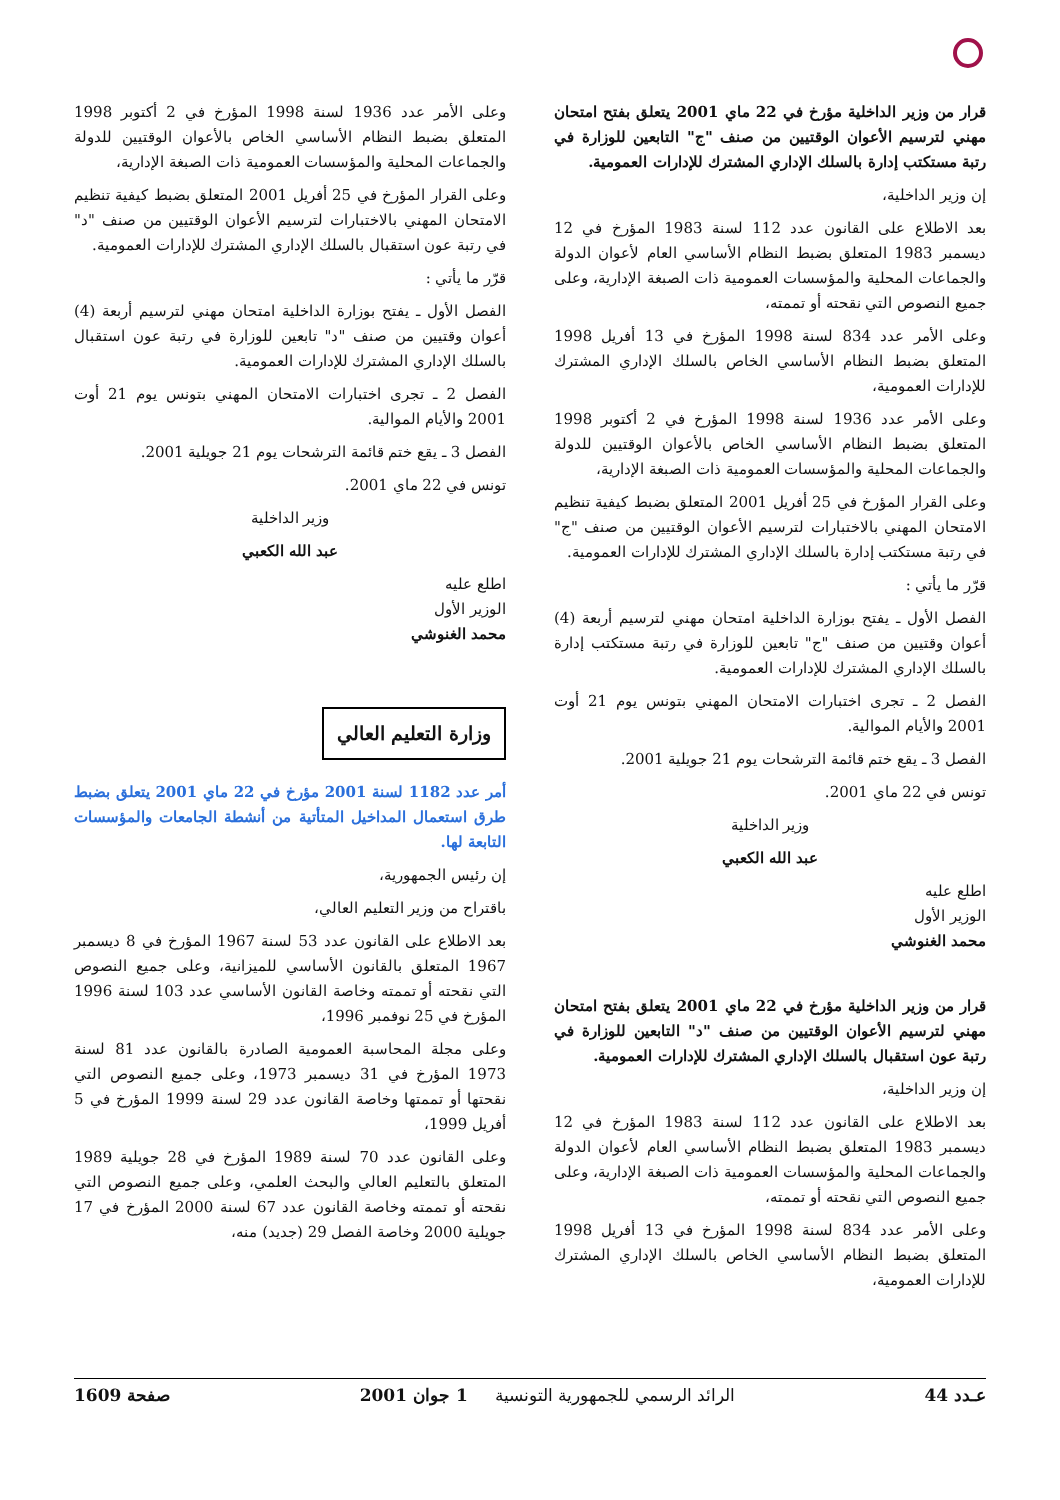قرار من وزير الداخلية مؤرخ في 22 ماي 2001 يتعلق بفتح امتحان مهني لترسيم الأعوان الوقتيين من صنف "ج" التابعين للوزارة في رتبة مستكتب إدارة بالسلك الإداري المشترك للإدارات العمومية.
إن وزير الداخلية،
بعد الاطلاع على القانون عدد 112 لسنة 1983 المؤرخ في 12 ديسمبر 1983 المتعلق بضبط النظام الأساسي العام لأعوان الدولة والجماعات المحلية والمؤسسات العمومية ذات الصبغة الإدارية، وعلى جميع النصوص التي نقحته أو تممته،
وعلى الأمر عدد 834 لسنة 1998 المؤرخ في 13 أفريل 1998 المتعلق بضبط النظام الأساسي الخاص بالسلك الإداري المشترك للإدارات العمومية،
وعلى الأمر عدد 1936 لسنة 1998 المؤرخ في 2 أكتوبر 1998 المتعلق بضبط النظام الأساسي الخاص بالأعوان الوقتيين للدولة والجماعات المحلية والمؤسسات العمومية ذات الصبغة الإدارية،
وعلى القرار المؤرخ في 25 أفريل 2001 المتعلق بضبط كيفية تنظيم الامتحان المهني بالاختبارات لترسيم الأعوان الوقتيين من صنف "ج" في رتبة مستكتب إدارة بالسلك الإداري المشترك للإدارات العمومية.
قرّر ما يأتي :
الفصل الأول ـ يفتح بوزارة الداخلية امتحان مهني لترسيم أربعة (4) أعوان وقتيين من صنف "ج" تابعين للوزارة في رتبة مستكتب إدارة بالسلك الإداري المشترك للإدارات العمومية.
الفصل 2 ـ تجرى اختبارات الامتحان المهني بتونس يوم 21 أوت 2001 والأيام الموالية.
الفصل 3 ـ يقع ختم قائمة الترشحات يوم 21 جويلية 2001.
تونس في 22 ماي 2001.
وزير الداخلية
عبد الله الكعبي
اطلع عليه
الوزير الأول
محمد الغنوشي
قرار من وزير الداخلية مؤرخ في 22 ماي 2001 يتعلق بفتح امتحان مهني لترسيم الأعوان الوقتيين من صنف "د" التابعين للوزارة في رتبة عون استقبال بالسلك الإداري المشترك للإدارات العمومية.
إن وزير الداخلية،
بعد الاطلاع على القانون عدد 112 لسنة 1983 المؤرخ في 12 ديسمبر 1983 المتعلق بضبط النظام الأساسي العام لأعوان الدولة والجماعات المحلية والمؤسسات العمومية ذات الصبغة الإدارية، وعلى جميع النصوص التي نقحته أو تممته،
وعلى الأمر عدد 834 لسنة 1998 المؤرخ في 13 أفريل 1998 المتعلق بضبط النظام الأساسي الخاص بالسلك الإداري المشترك للإدارات العمومية،
وعلى الأمر عدد 1936 لسنة 1998 المؤرخ في 2 أكتوبر 1998 المتعلق بضبط النظام الأساسي الخاص بالأعوان الوقتيين للدولة والجماعات المحلية والمؤسسات العمومية ذات الصبغة الإدارية،
وعلى القرار المؤرخ في 25 أفريل 2001 المتعلق بضبط كيفية تنظيم الامتحان المهني بالاختبارات لترسيم الأعوان الوقتيين من صنف "د" في رتبة عون استقبال بالسلك الإداري المشترك للإدارات العمومية.
قرّر ما يأتي :
الفصل الأول ـ يفتح بوزارة الداخلية امتحان مهني لترسيم أربعة (4) أعوان وقتيين من صنف "د" تابعين للوزارة في رتبة عون استقبال بالسلك الإداري المشترك للإدارات العمومية.
الفصل 2 ـ تجرى اختبارات الامتحان المهني بتونس يوم 21 أوت 2001 والأيام الموالية.
الفصل 3 ـ يقع ختم قائمة الترشحات يوم 21 جويلية 2001.
تونس في 22 ماي 2001.
وزير الداخلية
عبد الله الكعبي
اطلع عليه
الوزير الأول
محمد الغنوشي
وزارة التعليم العالي
أمر عدد 1182 لسنة 2001 مؤرخ في 22 ماي 2001 يتعلق بضبط طرق استعمال المداخيل المتأتية من أنشطة الجامعات والمؤسسات التابعة لها.
إن رئيس الجمهورية،
باقتراح من وزير التعليم العالي،
بعد الاطلاع على القانون عدد 53 لسنة 1967 المؤرخ في 8 ديسمبر 1967 المتعلق بالقانون الأساسي للميزانية، وعلى جميع النصوص التي نقحته أو تممته وخاصة القانون الأساسي عدد 103 لسنة 1996 المؤرخ في 25 نوفمبر 1996،
وعلى مجلة المحاسبة العمومية الصادرة بالقانون عدد 81 لسنة 1973 المؤرخ في 31 ديسمبر 1973، وعلى جميع النصوص التي نقحتها أو تممتها وخاصة القانون عدد 29 لسنة 1999 المؤرخ في 5 أفريل 1999،
وعلى القانون عدد 70 لسنة 1989 المؤرخ في 28 جويلية 1989 المتعلق بالتعليم العالي والبحث العلمي، وعلى جميع النصوص التي نقحته أو تممته وخاصة القانون عدد 67 لسنة 2000 المؤرخ في 17 جويلية 2000 وخاصة الفصل 29 (جديد) منه،
عـدد 44 الرائد الرسمي للجمهورية التونسية 1 جوان 2001 صفحة 1609